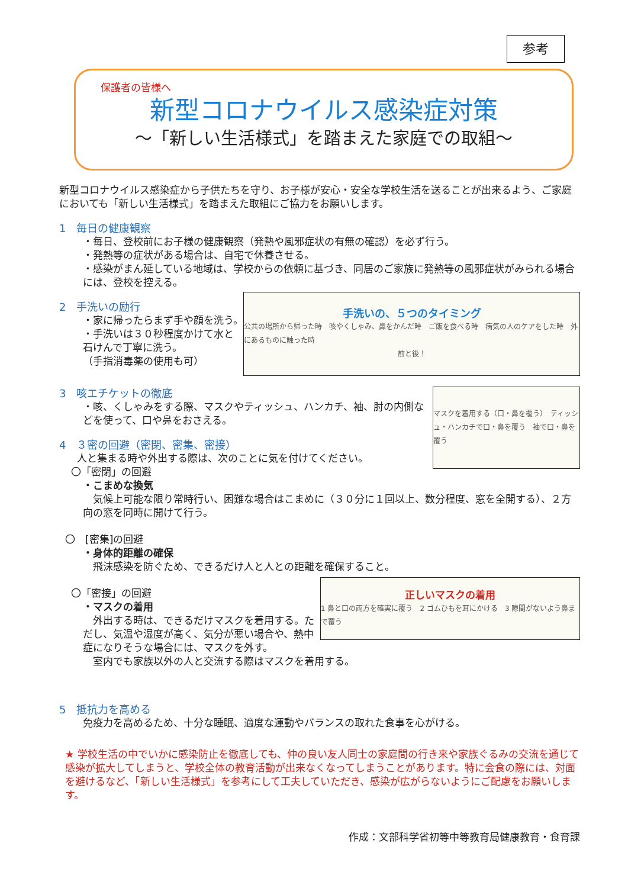参考
保護者の皆様へ
新型コロナウイルス感染症対策
～「新しい生活様式」を踏まえた家庭での取組～
新型コロナウイルス感染症から子供たちを守り、お子様が安心・安全な学校生活を送ることが出来るよう、ご家庭においても「新しい生活様式」を踏まえた取組にご協力をお願いします。
1　毎日の健康観察
・毎日、登校前にお子様の健康観察（発熱や風邪症状の有無の確認）を必ず行う。
・発熱等の症状がある場合は、自宅で休養させる。
・感染がまん延している地域は、学校からの依頼に基づき、同居のご家族に発熱等の風邪症状がみられる場合には、登校を控える。
手洗いの、５つのタイミング
公共の場所から帰った時　咳やくしゃみ、鼻をかんだ時　ご飯を食べる時　病気の人のケアをした時　外にあるものに触った時
前と後！
2　手洗いの励行
・家に帰ったらまず手や顔を洗う。
・手洗いは３０秒程度かけて水と石けんで丁寧に洗う。
（手指消毒薬の使用も可）
マスクを着用する（口・鼻を覆う）　ティッシュ・ハンカチで口・鼻を覆う　袖で口・鼻を覆う
3　咳エチケットの徹底
・咳、くしゃみをする際、マスクやティッシュ、ハンカチ、袖、肘の内側などを使って、口や鼻をおさえる。
4　３密の回避（密閉、密集、密接）
人と集まる時や外出する際は、次のことに気を付けてください。
〇「密閉」の回避
・こまめな換気
　気候上可能な限り常時行い、困難な場合はこまめに（３０分に１回以上、数分程度、窓を全開する）、２方向の窓を同時に開けて行う。
〇　[密集]の回避
・身体的距離の確保
　飛沫感染を防ぐため、できるだけ人と人との距離を確保すること。
正しいマスクの着用
1 鼻と口の両方を確実に覆う　2 ゴムひもを耳にかける　3 隙間がないよう鼻まで覆う
〇「密接」の回避
・マスクの着用
　外出する時は、できるだけマスクを着用する。ただし、気温や湿度が高く、気分が悪い場合や、熱中症になりそうな場合には、マスクを外す。
　室内でも家族以外の人と交流する際はマスクを着用する。
5　抵抗力を高める
免疫力を高めるため、十分な睡眠、適度な運動やバランスの取れた食事を心がける。
★ 学校生活の中でいかに感染防止を徹底しても、仲の良い友人同士の家庭間の行き来や家族ぐるみの交流を通じて感染が拡大してしまうと、学校全体の教育活動が出来なくなってしまうことがあります。特に会食の際には、対面を避けるなど、「新しい生活様式」を参考にして工夫していただき、感染が広がらないようにご配慮をお願いします。
作成：文部科学省初等中等教育局健康教育・食育課